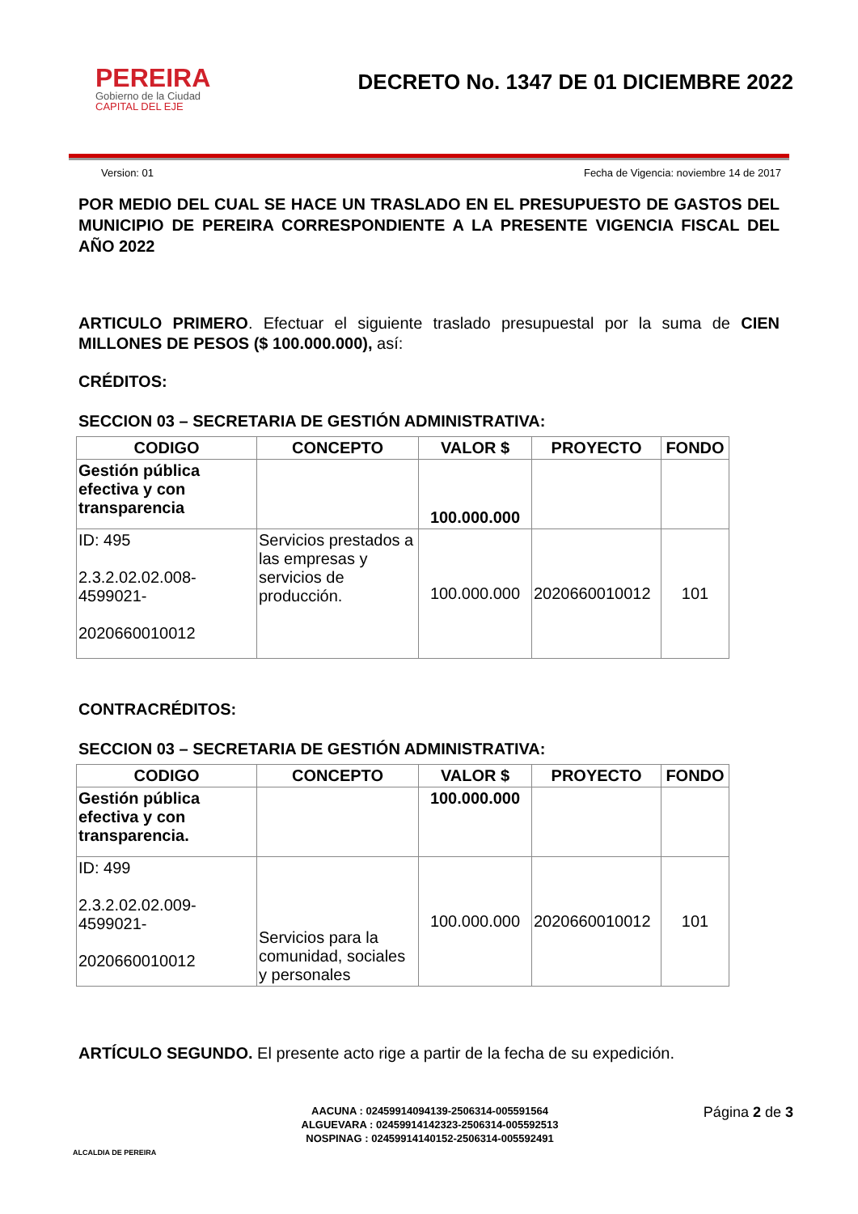PEREIRA
Gobierno de la Ciudad
CAPITAL DEL EJE
DECRETO No. 1347 DE 01 DICIEMBRE 2022
Version: 01 Fecha de Vigencia: noviembre 14 de 2017
POR MEDIO DEL CUAL SE HACE UN TRASLADO EN EL PRESUPUESTO DE GASTOS DEL MUNICIPIO DE PEREIRA CORRESPONDIENTE A LA PRESENTE VIGENCIA FISCAL DEL AÑO 2022
ARTICULO PRIMERO. Efectuar el siguiente traslado presupuestal por la suma de CIEN MILLONES DE PESOS ($ 100.000.000), así:
CRÉDITOS:
SECCION 03 – SECRETARIA DE GESTIÓN ADMINISTRATIVA:
| CODIGO | CONCEPTO | VALOR $ | PROYECTO | FONDO |
| --- | --- | --- | --- | --- |
| Gestión pública efectiva y con transparencia | | 100.000.000 | | |
| ID: 495 2.3.2.02.02.008- 4599021- 2020660010012 | Servicios prestados a las empresas y servicios de producción. | 100.000.000 | 2020660010012 | 101 |
CONTRACRÉDITOS:
SECCION 03 – SECRETARIA DE GESTIÓN ADMINISTRATIVA:
| CODIGO | CONCEPTO | VALOR $ | PROYECTO | FONDO |
| --- | --- | --- | --- | --- |
| Gestión pública efectiva y con transparencia. | | 100.000.000 | | |
| ID: 499 2.3.2.02.02.009- 4599021- 2020660010012 | Servicios para la comunidad, sociales y personales | 100.000.000 | 2020660010012 | 101 |
ARTÍCULO SEGUNDO. El presente acto rige a partir de la fecha de su expedición.
ALCALDIA DE PEREIRA
AACUNA : 02459914094139-2506314-005591564
ALGUEVARA : 02459914142323-2506314-005592513
NOSPINAG : 02459914140152-2506314-005592491
Página 2 de 3